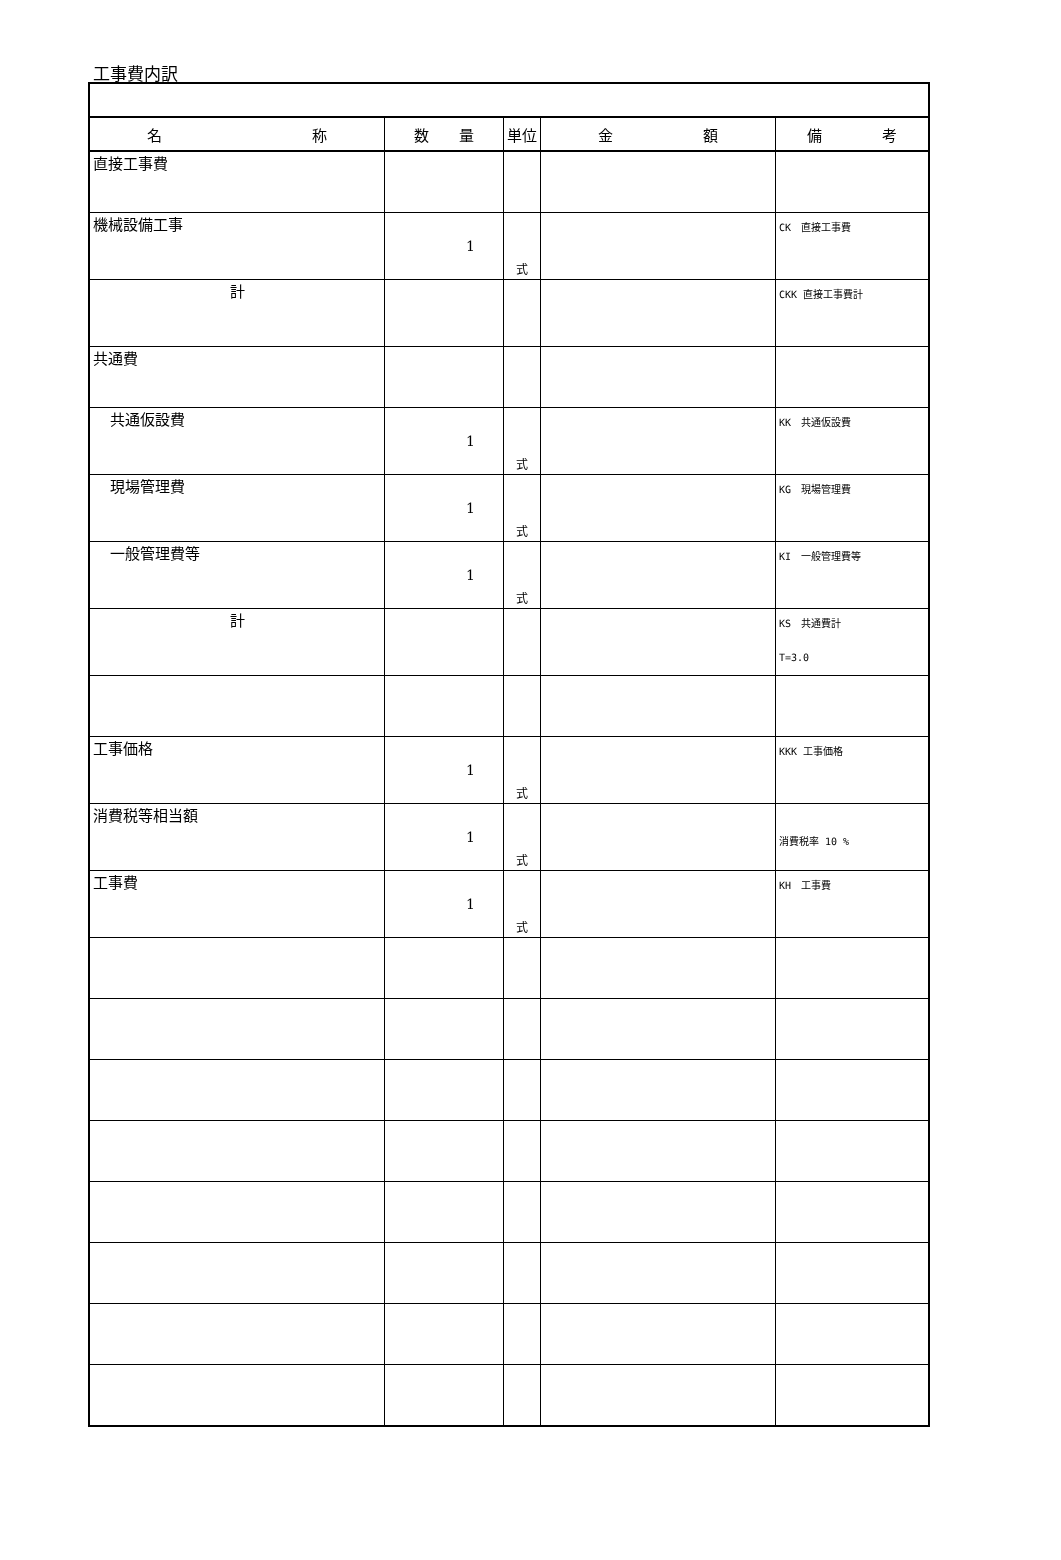工事費内訳
| 名 称 | 数 量 | 単位 | 金 額 | 備 考 |
| --- | --- | --- | --- | --- |
| 直接工事費 | | | | |
| 機械設備工事 | 1 | 式 | | CK 直接工事費 |
| 計 | | | | CKK 直接工事費計 |
| 共通費 | | | | |
| 共通仮設費 | 1 | 式 | | KK 共通仮設費 |
| 現場管理費 | 1 | 式 | | KG 現場管理費 |
| 一般管理費等 | 1 | 式 | | KI 一般管理費等 |
| 計 | | | | KS 共通費計 T=3.0 |
| 工事価格 | 1 | 式 | | KKK 工事価格 |
| 消費税等相当額 | 1 | 式 | | 消費税率 10 % |
| 工事費 | 1 | 式 | | KH 工事費 |